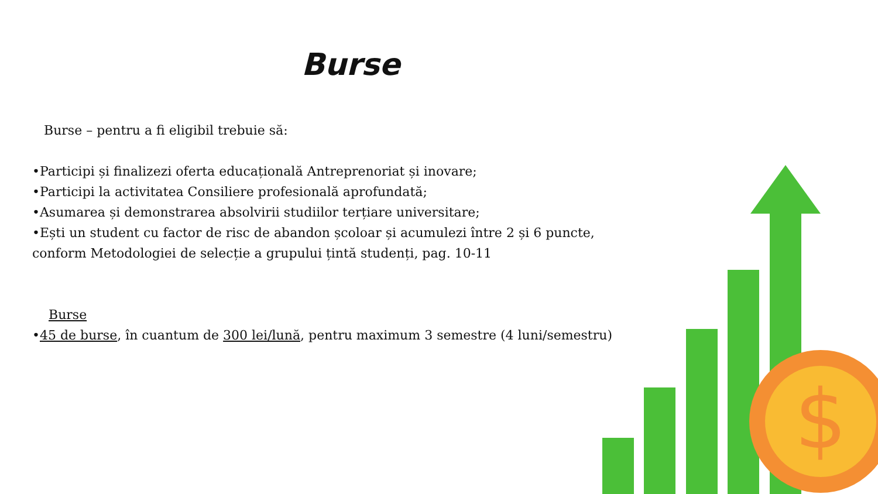Burse
Burse – pentru a fi eligibil trebuie să:
•Participi și finalizezi oferta educațională Antreprenoriat și inovare;
•Participi la activitatea Consiliere profesională aprofundată;
•Asumarea și demonstrarea absolvirii studiilor terțiare universitare;
•Ești un student cu factor de risc de abandon școloar și acumulezi între 2 și 6 puncte, conform Metodologiei de selecție a grupului țintă studenți, pag. 10-11
Burse
•45 de burse, în cuantum de 300 lei/lună, pentru maximum 3 semestre (4 luni/semestru)
$